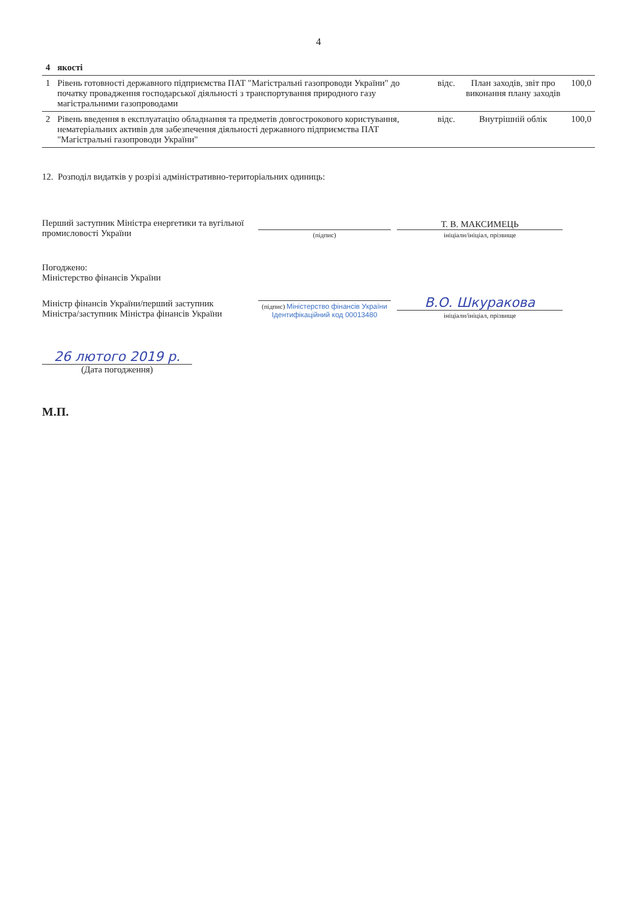4
| 4 | якості | | | |
| --- | --- | --- | --- | --- |
| 1 | Рівень готовності державного підприємства ПАТ "Магістральні газопроводи України" до початку провадження господарської діяльності з транспортування природного газу магістральними газопроводами | відс. | План заходів, звіт про виконання плану заходів | 100,0 |
| 2 | Рівень введення в експлуатацію обладнання та предметів довгострокового користування, нематеріальних активів для забезпечення діяльності державного підприємства ПАТ "Магістральні газопроводи України" | відс. | Внутрішній облік | 100,0 |
12. Розподіл видатків у розрізі адміністративно-територіальних одиниць:
Перший заступник Міністра енергетики та вугільної промисловості України
(підпис)
Т. В. МАКСИМЕЦЬ
ініціали/ініціал, прізвище
Погоджено:
Міністерство фінансів України
Міністр фінансів України/перший заступник Міністра/заступник Міністра фінансів України
(підпис) Міністерство фінансів України Ідентифікаційний код 00013480
В.О. Шкуракова
ініціали/ініціал, прізвище
26 лютого 2019 р.
(Дата погодження)
М.П.